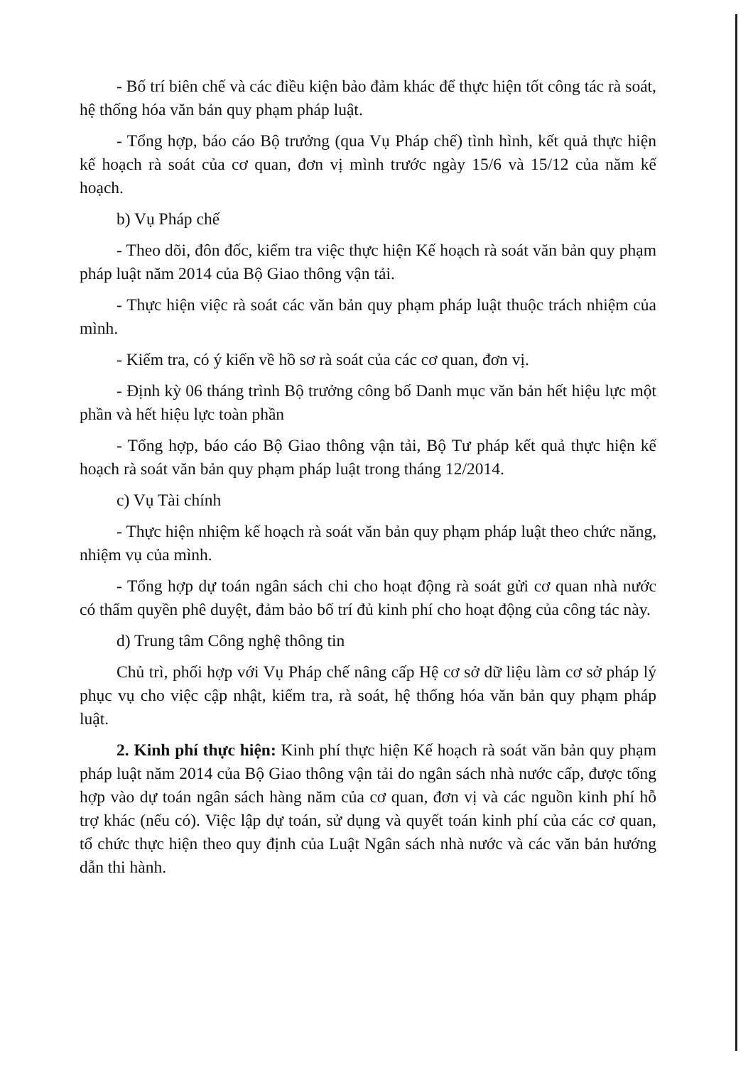- Bố trí biên chế và các điều kiện bảo đảm khác để thực hiện tốt công tác rà soát, hệ thống hóa văn bản quy phạm pháp luật.
- Tổng hợp, báo cáo Bộ trưởng (qua Vụ Pháp chế) tình hình, kết quả thực hiện kế hoạch rà soát của cơ quan, đơn vị mình trước ngày 15/6 và 15/12 của năm kế hoạch.
b) Vụ Pháp chế
- Theo dõi, đôn đốc, kiểm tra việc thực hiện Kế hoạch rà soát văn bản quy phạm pháp luật năm 2014 của Bộ Giao thông vận tải.
- Thực hiện việc rà soát các văn bản quy phạm pháp luật thuộc trách nhiệm của mình.
- Kiểm tra, có ý kiến về hồ sơ rà soát của các cơ quan, đơn vị.
- Định kỳ 06 tháng trình Bộ trưởng công bố Danh mục văn bản hết hiệu lực một phần và hết hiệu lực toàn phần
- Tổng hợp, báo cáo Bộ Giao thông vận tải, Bộ Tư pháp kết quả thực hiện kế hoạch rà soát văn bản quy phạm pháp luật trong tháng 12/2014.
c) Vụ Tài chính
- Thực hiện nhiệm kế hoạch rà soát văn bản quy phạm pháp luật theo chức năng, nhiệm vụ của mình.
- Tổng hợp dự toán ngân sách chi cho hoạt động rà soát gửi cơ quan nhà nước có thẩm quyền phê duyệt, đảm bảo bố trí đủ kinh phí cho hoạt động của công tác này.
d) Trung tâm Công nghệ thông tin
Chủ trì, phối hợp với Vụ Pháp chế nâng cấp Hệ cơ sở dữ liệu làm cơ sở pháp lý phục vụ cho việc cập nhật, kiểm tra, rà soát, hệ thống hóa văn bản quy phạm pháp luật.
2. Kinh phí thực hiện: Kinh phí thực hiện Kế hoạch rà soát văn bản quy phạm pháp luật năm 2014 của Bộ Giao thông vận tải do ngân sách nhà nước cấp, được tổng hợp vào dự toán ngân sách hàng năm của cơ quan, đơn vị và các nguồn kinh phí hỗ trợ khác (nếu có). Việc lập dự toán, sử dụng và quyết toán kinh phí của các cơ quan, tổ chức thực hiện theo quy định của Luật Ngân sách nhà nước và các văn bản hướng dẫn thi hành.